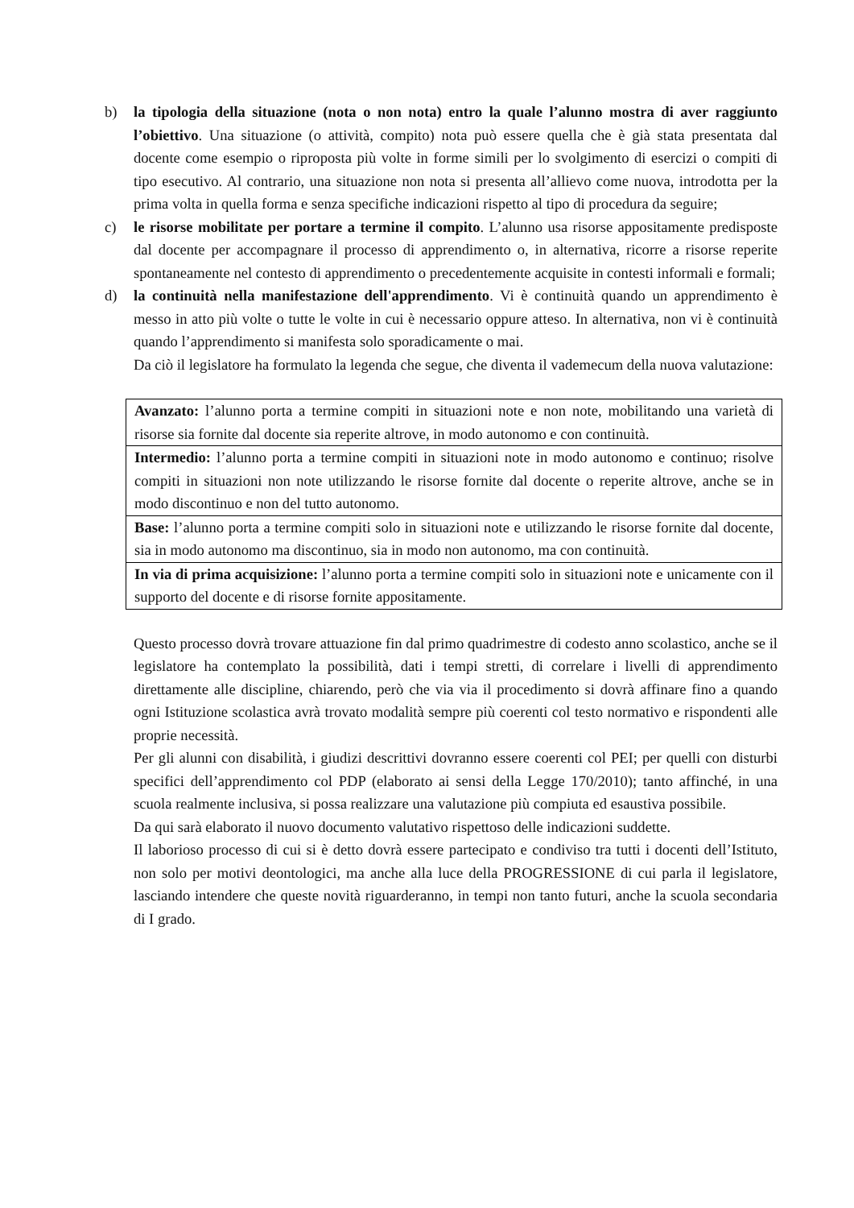b) la tipologia della situazione (nota o non nota) entro la quale l’alunno mostra di aver raggiunto l’obiettivo. Una situazione (o attività, compito) nota può essere quella che è già stata presentata dal docente come esempio o riproposta più volte in forme simili per lo svolgimento di esercizi o compiti di tipo esecutivo. Al contrario, una situazione non nota si presenta all’allievo come nuova, introdotta per la prima volta in quella forma e senza specifiche indicazioni rispetto al tipo di procedura da seguire;
c) le risorse mobilitate per portare a termine il compito. L’alunno usa risorse appositamente predisposte dal docente per accompagnare il processo di apprendimento o, in alternativa, ricorre a risorse reperite spontaneamente nel contesto di apprendimento o precedentemente acquisite in contesti informali e formali;
d) la continuità nella manifestazione dell'apprendimento. Vi è continuità quando un apprendimento è messo in atto più volte o tutte le volte in cui è necessario oppure atteso. In alternativa, non vi è continuità quando l’apprendimento si manifesta solo sporadicamente o mai.
Da ciò il legislatore ha formulato la legenda che segue, che diventa il vademecum della nuova valutazione:
| Avanzato: l’alunno porta a termine compiti in situazioni note e non note, mobilitando una varietà di risorse sia fornite dal docente sia reperite altrove, in modo autonomo e con continuità. |
| Intermedio: l’alunno porta a termine compiti in situazioni note in modo autonomo e continuo; risolve compiti in situazioni non note utilizzando le risorse fornite dal docente o reperite altrove, anche se in modo discontinuo e non del tutto autonomo. |
| Base: l’alunno porta a termine compiti solo in situazioni note e utilizzando le risorse fornite dal docente, sia in modo autonomo ma discontinuo, sia in modo non autonomo, ma con continuità. |
| In via di prima acquisizione: l’alunno porta a termine compiti solo in situazioni note e unicamente con il supporto del docente e di risorse fornite appositamente. |
Questo processo dovrà trovare attuazione fin dal primo quadrimestre di codesto anno scolastico, anche se il legislatore ha contemplato la possibilità, dati i tempi stretti, di correlare i livelli di apprendimento direttamente alle discipline, chiarendo, però che via via il procedimento si dovrà affinare fino a quando ogni Istituzione scolastica avrà trovato modalità sempre più coerenti col testo normativo e rispondenti alle proprie necessità.
Per gli alunni con disabilità, i giudizi descrittivi dovranno essere coerenti col PEI; per quelli con disturbi specifici dell’apprendimento col PDP (elaborato ai sensi della Legge 170/2010); tanto affinché, in una scuola realmente inclusiva, si possa realizzare una valutazione più compiuta ed esaustiva possibile.
Da qui sarà elaborato il nuovo documento valutativo rispettoso delle indicazioni suddette.
Il laborioso processo di cui si è detto dovrà essere partecipato e condiviso tra tutti i docenti dell’Istituto, non solo per motivi deontologici, ma anche alla luce della PROGRESSIONE di cui parla il legislatore, lasciando intendere che queste novità riguarderanno, in tempi non tanto futuri, anche la scuola secondaria di I grado.